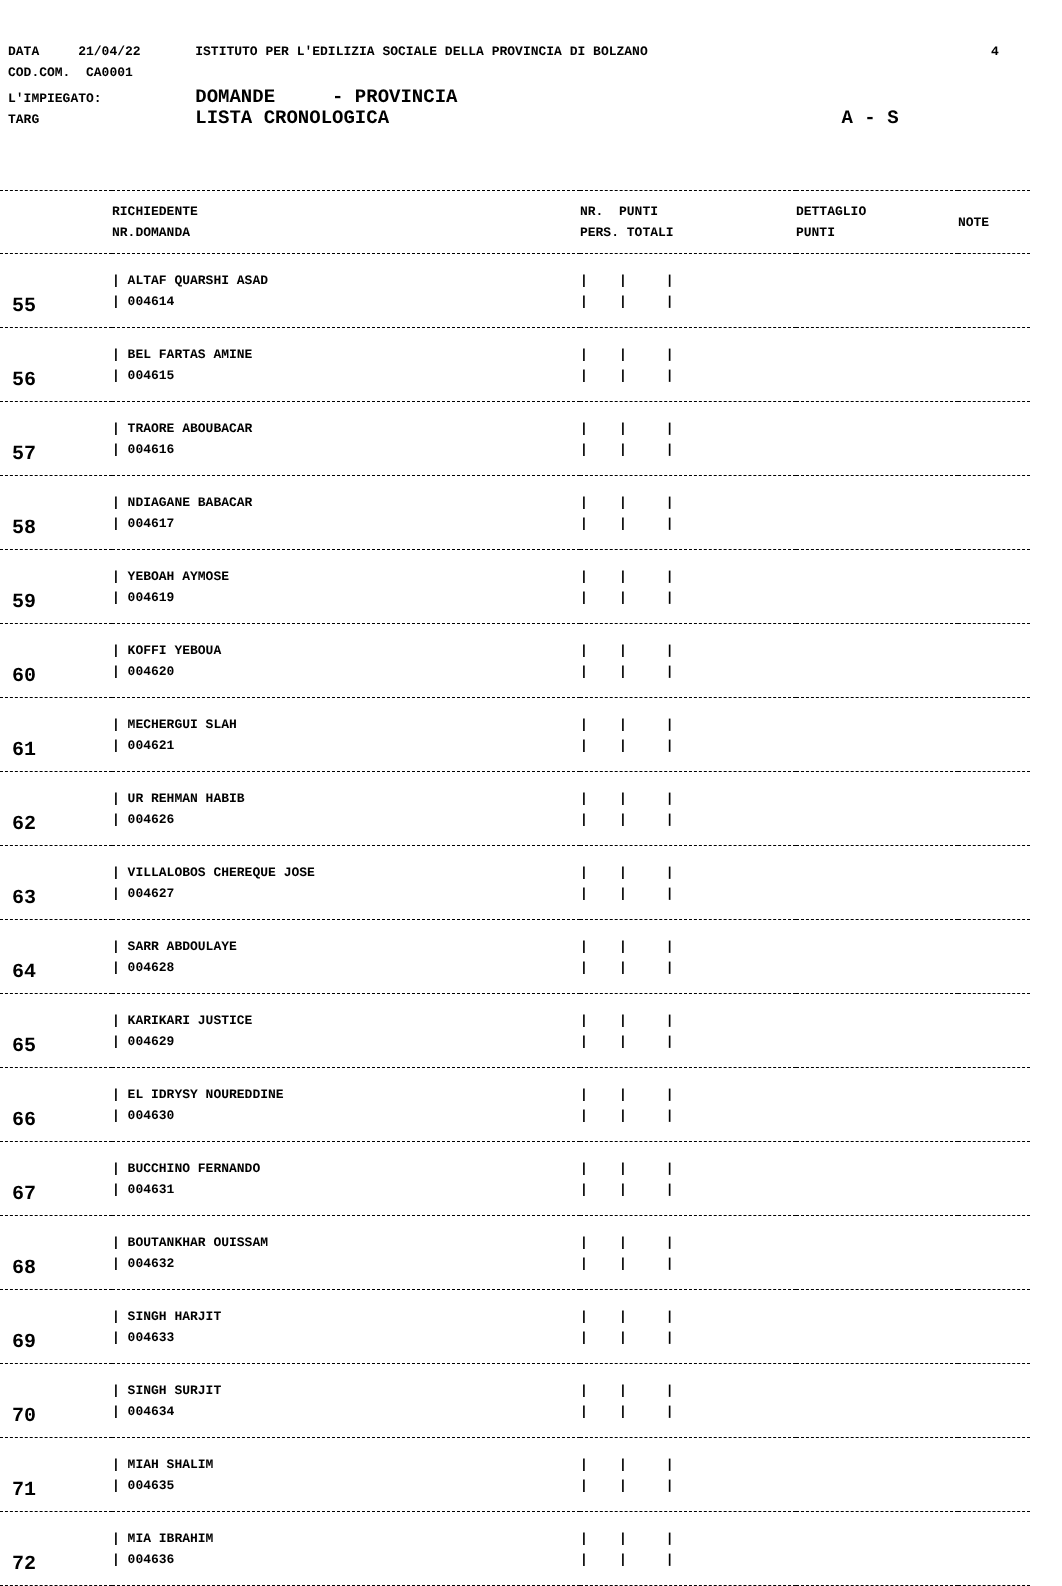DATA 21/04/22 ISTITUTO PER L'EDILIZIA SOCIALE DELLA PROVINCIA DI BOLZANO 4
COD.COM. CA0001
L'IMPIEGATO: DOMANDE - PROVINCIA
TARG LISTA CRONOLOGICA A - S
| | RICHIEDENTE NR.DOMANDA | NR. PUNTI PERS. TOTALI | DETTAGLIO PUNTI | NOTE |
| --- | --- | --- | --- | --- |
| 55 | / ALTAF QUARSHI ASAD / 004614 | / / / / / / | | |
| 56 | / BEL FARTAS AMINE / 004615 | / / / / / / | | |
| 57 | / TRAORE ABOUBACAR / 004616 | / / / / / / | | |
| 58 | / NDIAGANE BABACAR / 004617 | / / / / / / | | |
| 59 | / YEBOAH AYMOSE / 004619 | / / / / / / | | |
| 60 | / KOFFI YEBOUA / 004620 | / / / / / / | | |
| 61 | / MECHERGUI SLAH / 004621 | / / / / / / | | |
| 62 | / UR REHMAN HABIB / 004626 | / / / / / / | | |
| 63 | / VILLALOBOS CHEREQUE JOSE / 004627 | / / / / / / | | |
| 64 | / SARR ABDOULAYE / 004628 | / / / / / / | | |
| 65 | / KARIKARI JUSTICE / 004629 | / / / / / / | | |
| 66 | / EL IDRYSY NOUREDDINE / 004630 | / / / / / / | | |
| 67 | / BUCCHINO FERNANDO / 004631 | / / / / / / | | |
| 68 | / BOUTANKHAR OUISSAM / 004632 | / / / / / / | | |
| 69 | / SINGH HARJIT / 004633 | / / / / / / | | |
| 70 | / SINGH SURJIT / 004634 | / / / / / / | | |
| 71 | / MIAH SHALIM / 004635 | / / / / / / | | |
| 72 | / MIA IBRAHIM / 004636 | / / / / / / | | |